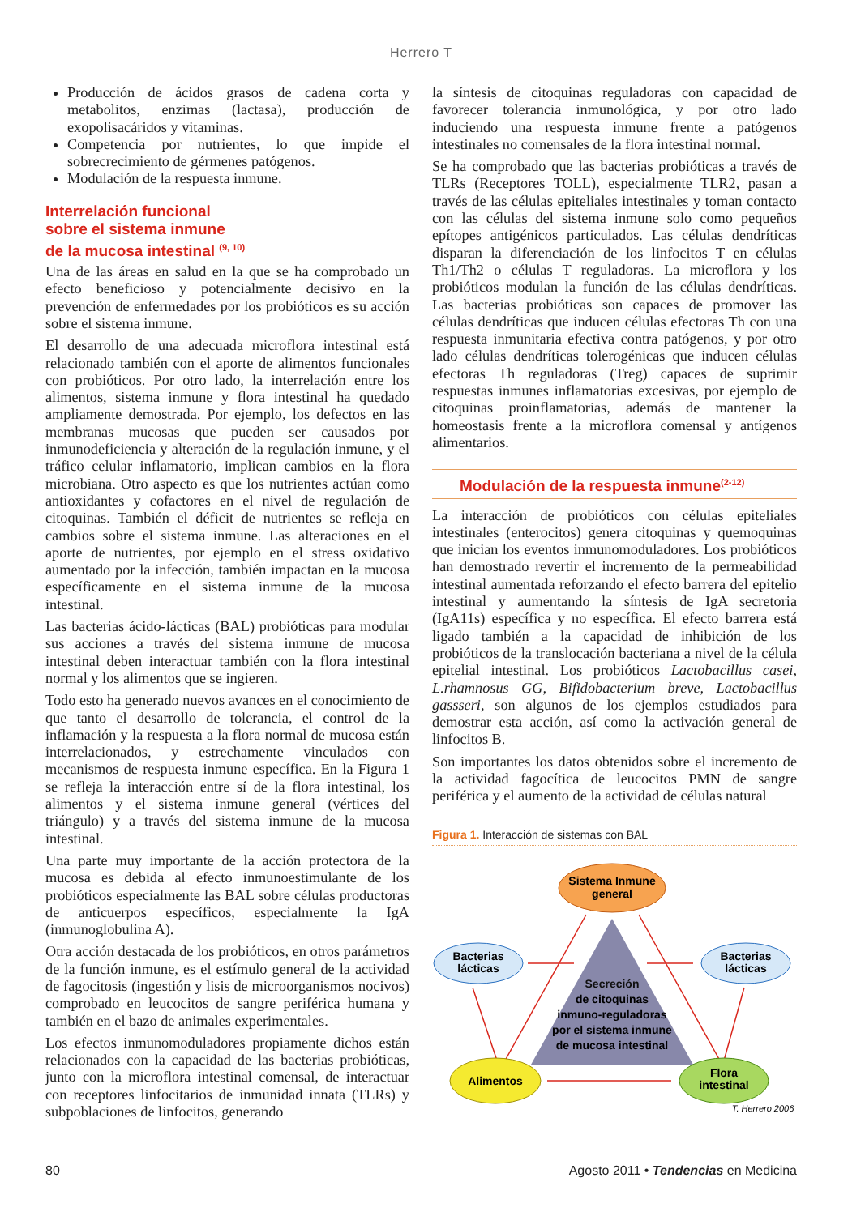Herrero T
Producción de ácidos grasos de cadena corta y metabolitos, enzimas (lactasa), producción de exopolisacáridos y vitaminas.
Competencia por nutrientes, lo que impide el sobrecrecimiento de gérmenes patógenos.
Modulación de la respuesta inmune.
Interrelación funcional
sobre el sistema inmune
de la mucosa intestinal <sup>(9, 10)</sup>
Una de las áreas en salud en la que se ha comprobado un efecto beneficioso y potencialmente decisivo en la prevención de enfermedades por los probióticos es su acción sobre el sistema inmune.
El desarrollo de una adecuada microflora intestinal está relacionado también con el aporte de alimentos funcionales con probióticos. Por otro lado, la interrelación entre los alimentos, sistema inmune y flora intestinal ha quedado ampliamente demostrada. Por ejemplo, los defectos en las membranas mucosas que pueden ser causados por inmunodeficiencia y alteración de la regulación inmune, y el tráfico celular inflamatorio, implican cambios en la flora microbiana. Otro aspecto es que los nutrientes actúan como antioxidantes y cofactores en el nivel de regulación de citoquinas. También el déficit de nutrientes se refleja en cambios sobre el sistema inmune. Las alteraciones en el aporte de nutrientes, por ejemplo en el stress oxidativo aumentado por la infección, también impactan en la mucosa específicamente en el sistema inmune de la mucosa intestinal.
Las bacterias ácido-lácticas (BAL) probióticas para modular sus acciones a través del sistema inmune de mucosa intestinal deben interactuar también con la flora intestinal normal y los alimentos que se ingieren.
Todo esto ha generado nuevos avances en el conocimiento de que tanto el desarrollo de tolerancia, el control de la inflamación y la respuesta a la flora normal de mucosa están interrelacionados, y estrechamente vinculados con mecanismos de respuesta inmune específica. En la Figura 1 se refleja la interacción entre sí de la flora intestinal, los alimentos y el sistema inmune general (vértices del triángulo) y a través del sistema inmune de la mucosa intestinal.
Una parte muy importante de la acción protectora de la mucosa es debida al efecto inmunoestimulante de los probióticos especialmente las BAL sobre células productoras de anticuerpos específicos, especialmente la IgA (inmunoglobulina A).
Otra acción destacada de los probióticos, en otros parámetros de la función inmune, es el estímulo general de la actividad de fagocitosis (ingestión y lisis de microorganismos nocivos) comprobado en leucocitos de sangre periférica humana y también en el bazo de animales experimentales.
Los efectos inmunomoduladores propiamente dichos están relacionados con la capacidad de las bacterias probióticas, junto con la microflora intestinal comensal, de interactuar con receptores linfocitarios de inmunidad innata (TLRs) y subpoblaciones de linfocitos, generando
la síntesis de citoquinas reguladoras con capacidad de favorecer tolerancia inmunológica, y por otro lado induciendo una respuesta inmune frente a patógenos intestinales no comensales de la flora intestinal normal.
Se ha comprobado que las bacterias probióticas a través de TLRs (Receptores TOLL), especialmente TLR2, pasan a través de las células epiteliales intestinales y toman contacto con las células del sistema inmune solo como pequeños epítopes antigénicos particulados. Las células dendríticas disparan la diferenciación de los linfocitos T en células Th1/Th2 o células T reguladoras. La microflora y los probióticos modulan la función de las células dendríticas. Las bacterias probióticas son capaces de promover las células dendríticas que inducen células efectoras Th con una respuesta inmunitaria efectiva contra patógenos, y por otro lado células dendríticas tolerogénicas que inducen células efectoras Th reguladoras (Treg) capaces de suprimir respuestas inmunes inflamatorias excesivas, por ejemplo de citoquinas proinflamatorias, además de mantener la homeostasis frente a la microflora comensal y antígenos alimentarios.
Modulación de la respuesta inmune<sup>(2-12)</sup>
La interacción de probióticos con células epiteliales intestinales (enterocitos) genera citoquinas y quemoquinas que inician los eventos inmunomoduladores. Los probióticos han demostrado revertir el incremento de la permeabilidad intestinal aumentada reforzando el efecto barrera del epitelio intestinal y aumentando la síntesis de IgA secretoria (IgA11s) específica y no específica. El efecto barrera está ligado también a la capacidad de inhibición de los probióticos de la translocación bacteriana a nivel de la célula epitelial intestinal. Los probióticos Lactobacillus casei, L.rhamnosus GG, Bifidobacterium breve, Lactobacillus gassseri, son algunos de los ejemplos estudiados para demostrar esta acción, así como la activación general de linfocitos B.
Son importantes los datos obtenidos sobre el incremento de la actividad fagocítica de leucocitos PMN de sangre periférica y el aumento de la actividad de células natural
Figura 1. Interacción de sistemas con BAL
Sistema Inmune
general
Bacterias
lácticas
Bacterias
lácticas
Secreción
de citoquinas
inmuno-reguladoras
por el sistema inmune
de mucosa intestinal
Alimentos
Flora
intestinal
T. Herrero 2006
80 Agosto 2011 • Tendencias en Medicina